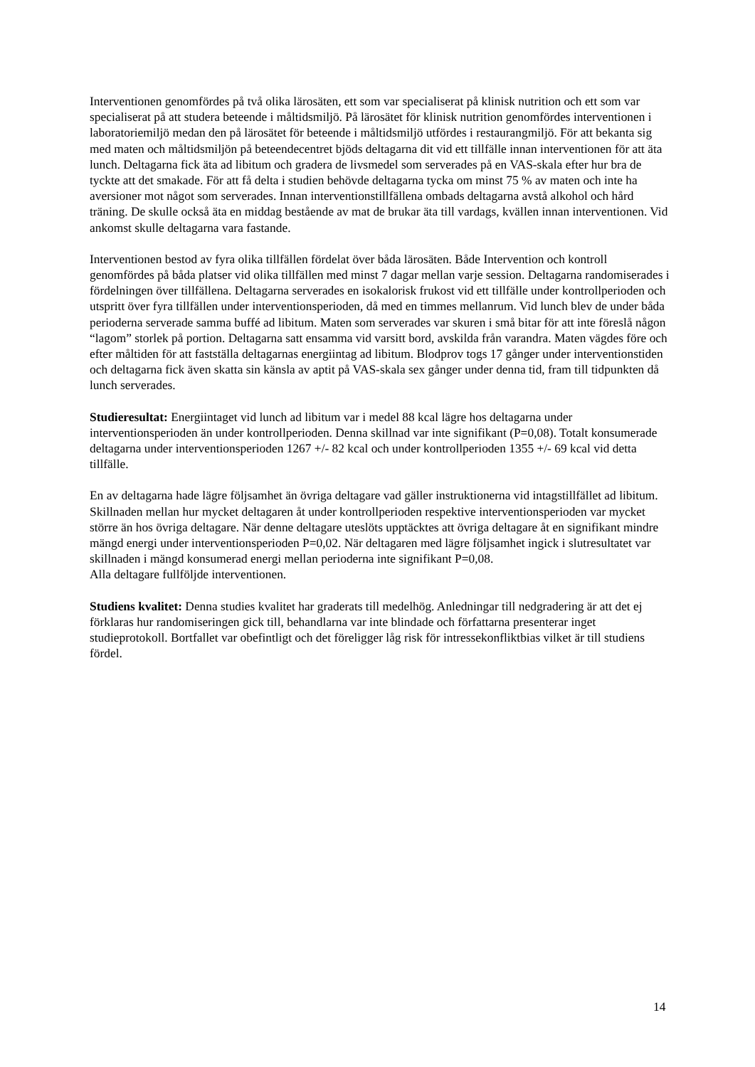Interventionen genomfördes på två olika lärosäten, ett som var specialiserat på klinisk nutrition och ett som var specialiserat på att studera beteende i måltidsmiljö. På lärosätet för klinisk nutrition genomfördes interventionen i laboratoriemiljö medan den på lärosätet för beteende i måltidsmiljö utfördes i restaurangmiljö. För att bekanta sig med maten och måltidsmiljön på beteendecentret bjöds deltagarna dit vid ett tillfälle innan interventionen för att äta lunch. Deltagarna fick äta ad libitum och gradera de livsmedel som serverades på en VAS-skala efter hur bra de tyckte att det smakade. För att få delta i studien behövde deltagarna tycka om minst 75 % av maten och inte ha aversioner mot något som serverades. Innan interventionstillfällena ombads deltagarna avstå alkohol och hård träning. De skulle också äta en middag bestående av mat de brukar äta till vardags, kvällen innan interventionen. Vid ankomst skulle deltagarna vara fastande.
Interventionen bestod av fyra olika tillfällen fördelat över båda lärosäten. Både Intervention och kontroll genomfördes på båda platser vid olika tillfällen med minst 7 dagar mellan varje session. Deltagarna randomiserades i fördelningen över tillfällena. Deltagarna serverades en isokalorisk frukost vid ett tillfälle under kontrollperioden och utspritt över fyra tillfällen under interventionsperioden, då med en timmes mellanrum. Vid lunch blev de under båda perioderna serverade samma buffé ad libitum. Maten som serverades var skuren i små bitar för att inte föreslå någon “lagom” storlek på portion. Deltagarna satt ensamma vid varsitt bord, avskilda från varandra. Maten vägdes före och efter måltiden för att fastställa deltagarnas energiintag ad libitum. Blodprov togs 17 gånger under interventionstiden och deltagarna fick även skatta sin känsla av aptit på VAS-skala sex gånger under denna tid, fram till tidpunkten då lunch serverades.
Studieresultat: Energiintaget vid lunch ad libitum var i medel 88 kcal lägre hos deltagarna under interventionsperioden än under kontrollperioden. Denna skillnad var inte signifikant (P=0,08). Totalt konsumerade deltagarna under interventionsperioden 1267 +/- 82 kcal och under kontrollperioden 1355 +/- 69 kcal vid detta tillfälle.
En av deltagarna hade lägre följsamhet än övriga deltagare vad gäller instruktionerna vid intagstillfället ad libitum. Skillnaden mellan hur mycket deltagaren åt under kontrollperioden respektive interventionsperioden var mycket större än hos övriga deltagare. När denne deltagare uteslöts upptäcktes att övriga deltagare åt en signifikant mindre mängd energi under interventionsperioden P=0,02. När deltagaren med lägre följsamhet ingick i slutresultatet var skillnaden i mängd konsumerad energi mellan perioderna inte signifikant P=0,08.
Alla deltagare fullföljde interventionen.
Studiens kvalitet: Denna studies kvalitet har graderats till medelhög. Anledningar till nedgradering är att det ej förklaras hur randomiseringen gick till, behandlarna var inte blindade och författarna presenterar inget studieprotokoll. Bortfallet var obefintligt och det föreligger låg risk för intressekonfliktbias vilket är till studiens fördel.
14